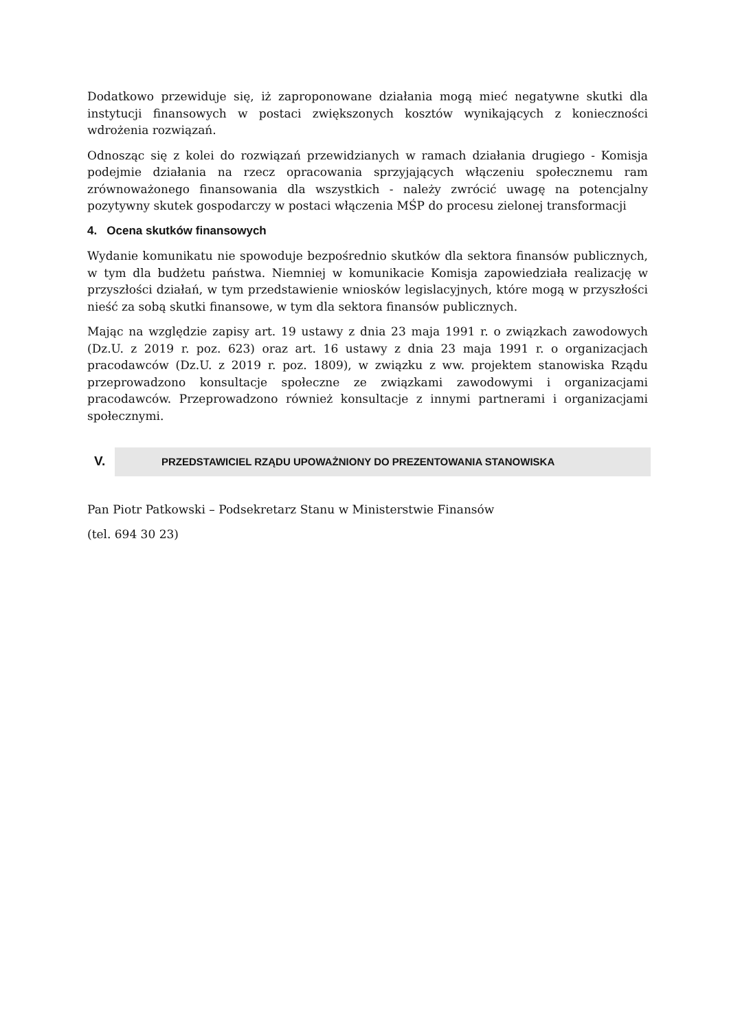Dodatkowo przewiduje się, iż zaproponowane działania mogą mieć negatywne skutki dla instytucji finansowych w postaci zwiększonych kosztów wynikających z konieczności wdrożenia rozwiązań.
Odnosząc się z kolei do rozwiązań przewidzianych w ramach działania drugiego - Komisja podejmie działania na rzecz opracowania sprzyjających włączeniu społecznemu ram zrównoważonego finansowania dla wszystkich - należy zwrócić uwagę na potencjalny pozytywny skutek gospodarczy w postaci włączenia MŚP do procesu zielonej transformacji
4. Ocena skutków finansowych
Wydanie komunikatu nie spowoduje bezpośrednio skutków dla sektora finansów publicznych, w tym dla budżetu państwa. Niemniej w komunikacie Komisja zapowiedziała realizację w przyszłości działań, w tym przedstawienie wniosków legislacyjnych, które mogą w przyszłości nieść za sobą skutki finansowe, w tym dla sektora finansów publicznych.
Mając na względzie zapisy art. 19 ustawy z dnia 23 maja 1991 r. o związkach zawodowych (Dz.U. z 2019 r. poz. 623) oraz art. 16 ustawy z dnia 23 maja 1991 r. o organizacjach pracodawców (Dz.U. z 2019 r. poz. 1809), w związku z ww. projektem stanowiska Rządu przeprowadzono konsultacje społeczne ze związkami zawodowymi i organizacjami pracodawców. Przeprowadzono również konsultacje z innymi partnerami i organizacjami społecznymi.
V.
PRZEDSTAWICIEL RZĄDU UPOWAŻNIONY DO PREZENTOWANIA STANOWISKA
Pan Piotr Patkowski – Podsekretarz Stanu w Ministerstwie Finansów
(tel. 694 30 23)